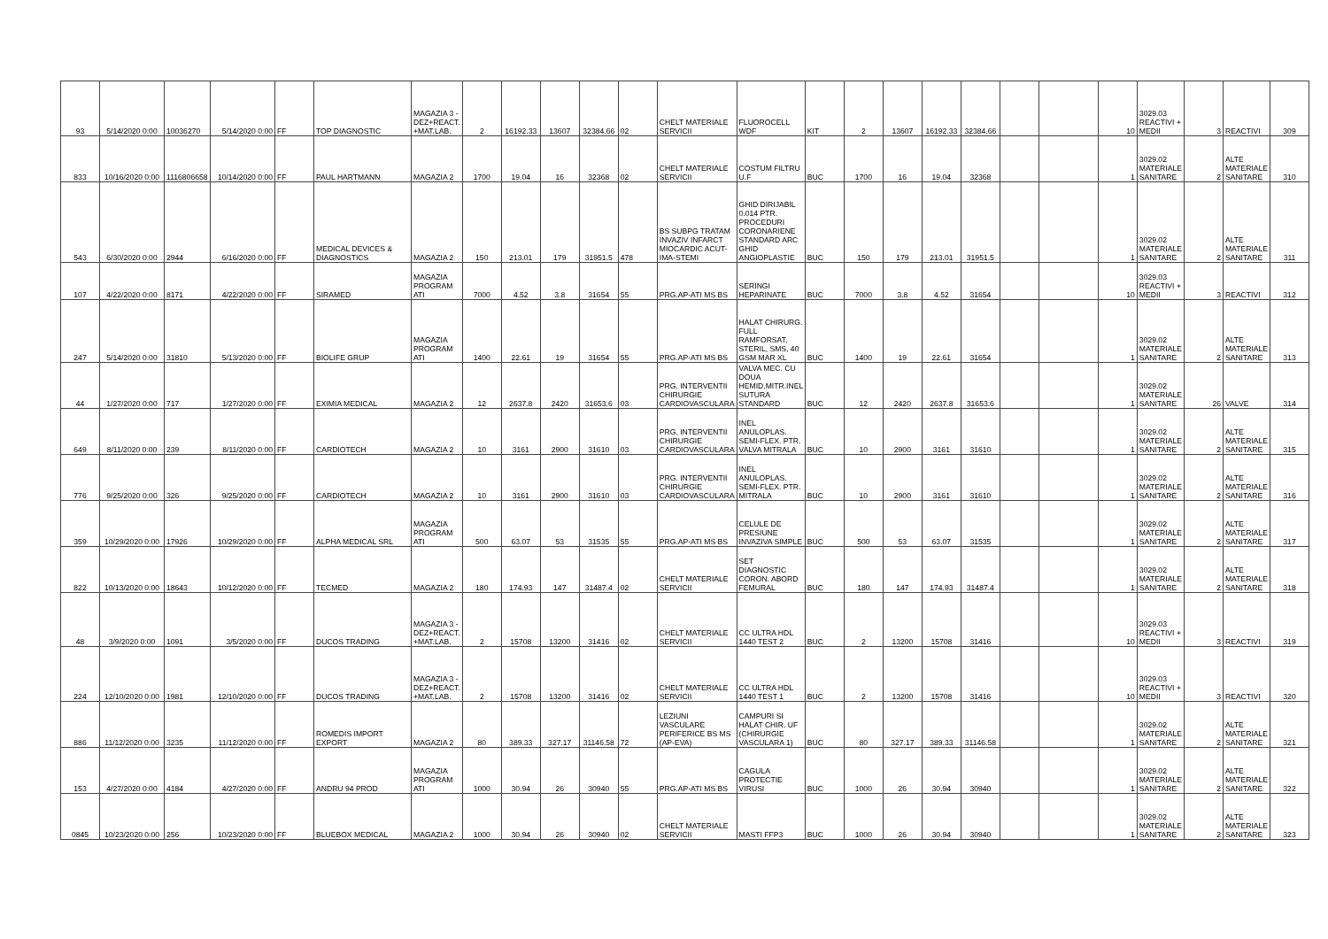| 93 | 5/14/2020 0:00 | 10036270 | 5/14/2020 0:00 | FF | TOP DIAGNOSTIC | MAGAZIA 3 - DEZ+REACT. +MAT.LAB. | 2 | 16192.33 | 13607 | 32384.66 | 02 | CHELT MATERIALE SERVICII | FLUOROCELL WDF | KIT | 2 | 13607 | 16192.33 | 32384.66 | | | 10 | 3029.03 REACTIVI + MEDII | 3 | REACTIVI | 309 |
| 833 | 10/16/2020 0:00 | 1116806658 | 10/14/2020 0:00 | FF | PAUL HARTMANN | MAGAZIA 2 | 1700 | 19.04 | 16 | 32368 | 02 | CHELT MATERIALE SERVICII | COSTUM FILTRU U.F | BUC | 1700 | 16 | 19.04 | 32368 | | | 1 | 3029.02 MATERIALE SANITARE | 2 | ALTE MATERIALE SANITARE | 310 |
| 543 | 6/30/2020 0:00 | 2944 | 6/16/2020 0:00 | FF | MEDICAL DEVICES & DIAGNOSTICS | MAGAZIA 2 | 150 | 213.01 | 179 | 31951.5 | 478 | BS SUBPG TRATAM INVAZIV INFARCT MIOCARDIC ACUT-IMA-STEMI | GHID DIRIJABIL 0.014 PTR. PROCEDURI CORONARIENE STANDARD ARC GHID ANGIOPLASTIE | BUC | 150 | 179 | 213.01 | 31951.5 | | | 1 | 3029.02 MATERIALE SANITARE | 2 | ALTE MATERIALE SANITARE | 311 |
| 107 | 4/22/2020 0:00 | 8171 | 4/22/2020 0:00 | FF | SIRAMED | MAGAZIA PROGRAM ATI | 7000 | 4.52 | 3.8 | 31654 | 55 | PRG.AP-ATI MS BS | SERINGI HEPARINATE | BUC | 7000 | 3.8 | 4.52 | 31654 | | | 10 | 3029.03 REACTIVI + MEDII | 3 | REACTIVI | 312 |
| 247 | 5/14/2020 0:00 | 31810 | 5/13/2020 0:00 | FF | BIOLIFE GRUP | MAGAZIA PROGRAM ATI | 1400 | 22.61 | 19 | 31654 | 55 | PRG.AP-ATI MS BS | HALAT CHIRURG. FULL RAMFORSAT, STERIL, SMS, 40 GSM MAR XL | BUC | 1400 | 19 | 22.61 | 31654 | | | 1 | 3029.02 MATERIALE SANITARE | 2 | ALTE MATERIALE SANITARE | 313 |
| 44 | 1/27/2020 0:00 | 717 | 1/27/2020 0:00 | FF | EXIMIA MEDICAL | MAGAZIA 2 | 12 | 2637.8 | 2420 | 31653.6 | 03 | PRG. INTERVENTII CHIRURGIE CARDIOVASCULARA | VALVA MEC. CU DOUA HEMID.MITR.INEL SUTURA STANDARD | BUC | 12 | 2420 | 2637.8 | 31653.6 | | | 1 | 3029.02 MATERIALE SANITARE | 26 | VALVE | 314 |
| 649 | 8/11/2020 0:00 | 239 | 8/11/2020 0:00 | FF | CARDIOTECH | MAGAZIA 2 | 10 | 3161 | 2900 | 31610 | 03 | PRG. INTERVENTII CHIRURGIE CARDIOVASCULARA | INEL ANULOPLAS. SEMI-FLEX. PTR. VALVA MITRALA | BUC | 10 | 2900 | 3161 | 31610 | | | 1 | 3029.02 MATERIALE SANITARE | 2 | ALTE MATERIALE SANITARE | 315 |
| 776 | 9/25/2020 0:00 | 326 | 9/25/2020 0:00 | FF | CARDIOTECH | MAGAZIA 2 | 10 | 3161 | 2900 | 31610 | 03 | PRG. INTERVENTII CHIRURGIE CARDIOVASCULARA | INEL ANULOPLAS. SEMI-FLEX. PTR. MITRALA | BUC | 10 | 2900 | 3161 | 31610 | | | 1 | 3029.02 MATERIALE SANITARE | 2 | ALTE MATERIALE SANITARE | 316 |
| 359 | 10/29/2020 0:00 | 17926 | 10/29/2020 0:00 | FF | ALPHA MEDICAL SRL | MAGAZIA PROGRAM ATI | 500 | 63.07 | 53 | 31535 | 55 | PRG.AP-ATI MS BS | CELULE DE PRESIUNE INVAZIVA SIMPLE | BUC | 500 | 53 | 63.07 | 31535 | | | 1 | 3029.02 MATERIALE SANITARE | 2 | ALTE MATERIALE SANITARE | 317 |
| 822 | 10/13/2020 0:00 | 18643 | 10/12/2020 0:00 | FF | TECMED | MAGAZIA 2 | 180 | 174.93 | 147 | 31487.4 | 02 | CHELT MATERIALE SERVICII | SET DIAGNOSTIC CORON. ABORD FEMURAL | BUC | 180 | 147 | 174.93 | 31487.4 | | | 1 | 3029.02 MATERIALE SANITARE | 2 | ALTE MATERIALE SANITARE | 318 |
| 48 | 3/9/2020 0:00 | 1091 | 3/5/2020 0:00 | FF | DUCOS TRADING | MAGAZIA 3 - DEZ+REACT. +MAT.LAB. | 2 | 15708 | 13200 | 31416 | 02 | CHELT MATERIALE SERVICII | CC ULTRA HDL 1440 TEST 2 | BUC | 2 | 13200 | 15708 | 31416 | | | 10 | 3029.03 REACTIVI + MEDII | 3 | REACTIVI | 319 |
| 224 | 12/10/2020 0:00 | 1981 | 12/10/2020 0:00 | FF | DUCOS TRADING | MAGAZIA 3 - DEZ+REACT. +MAT.LAB. | 2 | 15708 | 13200 | 31416 | 02 | CHELT MATERIALE SERVICII | CC ULTRA HDL 1440 TEST 1 | BUC | 2 | 13200 | 15708 | 31416 | | | 10 | 3029.03 REACTIVI + MEDII | 3 | REACTIVI | 320 |
| 886 | 11/12/2020 0:00 | 3235 | 11/12/2020 0:00 | FF | ROMEDIS IMPORT EXPORT | MAGAZIA 2 | 80 | 389.33 | 327.17 | 31146.58 | 72 | LEZIUNI VASCULARE PERIFERICE BS MS (AP-EVA) | CAMPURI SI HALAT CHIR. UF (CHIRURGIE VASCULARA 1) | BUC | 80 | 327.17 | 389.33 | 31146.58 | | | 1 | 3029.02 MATERIALE SANITARE | 2 | ALTE MATERIALE SANITARE | 321 |
| 153 | 4/27/2020 0:00 | 4184 | 4/27/2020 0:00 | FF | ANDRU 94 PROD | MAGAZIA PROGRAM ATI | 1000 | 30.94 | 26 | 30940 | 55 | PRG.AP-ATI MS BS | CAGULA PROTECTIE VIRUSI | BUC | 1000 | 26 | 30.94 | 30940 | | | 1 | 3029.02 MATERIALE SANITARE | 2 | ALTE MATERIALE SANITARE | 322 |
| 0845 | 10/23/2020 0:00 | 256 | 10/23/2020 0:00 | FF | BLUEBOX MEDICAL | MAGAZIA 2 | 1000 | 30.94 | 26 | 30940 | 02 | CHELT MATERIALE SERVICII | MASTI FFP3 | BUC | 1000 | 26 | 30.94 | 30940 | | | 1 | 3029.02 MATERIALE SANITARE | 2 | ALTE MATERIALE SANITARE | 323 |